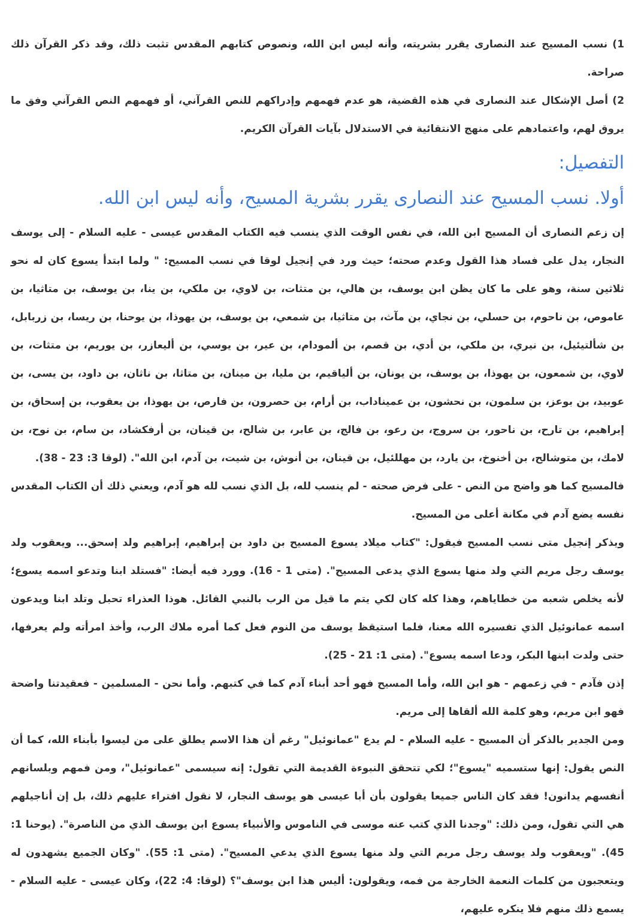1) نسب المسيح عند النصارى يقرر بشريته، وأنه ليس ابن الله، ونصوص كتابهم المقدس تثبت ذلك، وقد ذكر القرآن ذلك صراحة.
2) أصل الإشكال عند النصارى في هذه القضية، هو عدم فهمهم وإدراكهم للنص القرآني، أو فهمهم النص القرآني وفق ما يروق لهم، واعتمادهم على منهج الانتقائية في الاستدلال بآيات القرآن الكريم.
التفصيل:
أولا. نسب المسيح عند النصارى يقرر بشرية المسيح، وأنه ليس ابن الله.
إن زعم النصارى أن المسيح ابن الله، في نفس الوقت الذي ينسب فيه الكتاب المقدس عيسى - عليه السلام - إلى يوسف النجار، يدل على فساد هذا القول وعدم صحته؛ حيث ورد في إنجيل لوقا في نسب المسيح: " ولما ابتدأ يسوع كان له نحو ثلاثين سنة، وهو على ما كان يظن ابن يوسف، بن هالي، بن متثات، بن لاوي، بن ملكي، بن ينا، بن يوسف، بن متاثيا، بن عاموص، بن ناحوم، بن حسلي، بن نجاي، بن مآث، بن متاثيا، بن شمعي، بن يوسف، بن يهوذا، بن يوحنا، بن ريسا، بن زربابل، بن شألتيئيل، بن نيري، بن ملكي، بن أدي، بن قصم، بن ألمودام، بن عير، بن يوسي، بن أليعازر، بن يوريم، بن متثات، بن لاوي، بن شمعون، بن يهوذا، بن يوسف، بن يونان، بن ألياقيم، بن مليا، بن مينان، بن متاثا، بن ناثان، بن داود، بن يسى، بن عوبيد، بن بوعز، بن سلمون، بن نحشون، بن عميناداب، بن أرام، بن حصرون، بن فارص، بن يهوذا، بن يعقوب، بن إسحاق، بن إبراهيم، بن تارح، بن ناحور، بن سروج، بن رعو، بن فالج، بن عابر، بن شالح، بن قينان، بن أرفكشاد، بن سام، بن نوح، بن لامك، بن متوشالح، بن أخنوخ، بن يارد، بن مهللئيل، بن قينان، بن أنوش، بن شيت، بن آدم، ابن الله". (لوقا 3: 23 - 38).
فالمسيح كما هو واضح من النص - على فرض صحته - لم ينسب لله، بل الذي نسب لله هو آدم، ويعني ذلك أن الكتاب المقدس نفسه يضع آدم في مكانة أعلى من المسيح.
ويذكر إنجيل متى نسب المسيح فيقول: "كتاب ميلاد يسوع المسيح بن داود بن إبراهيم، إبراهيم ولد إسحق... ويعقوب ولد يوسف رجل مريم التي ولد منها يسوع الذي يدعى المسيح". (متى 1 - 16). وورد فيه أيضا: "فستلد ابنا وتدعو اسمه يسوع؛ لأنه يخلص شعبه من خطاياهم، وهذا كله كان لكي يتم ما قيل من الرب بالنبي القائل. هوذا العذراء تحبل وتلد ابنا ويدعون اسمه عمانوئيل الذي تفسيره الله معنا، فلما استيقظ يوسف من النوم فعل كما أمره ملاك الرب، وأخذ امرأته ولم يعرفها، حتى ولدت ابنها البكر، ودعا اسمه يسوع". (متى 1: 21 - 25).
إذن فآدم - في زعمهم - هو ابن الله، وأما المسيح فهو أحد أبناء آدم كما في كتبهم. وأما نحن - المسلمين - فعقيدتنا واضحة فهو ابن مريم، وهو كلمة الله ألقاها إلى مريم.
ومن الجدير بالذكر أن المسيح - عليه السلام - لم يدع "عمانوئيل" رغم أن هذا الاسم يطلق على من ليسوا بأبناء الله، كما أن النص يقول: إنها ستسميه "يسوع"؛ لكي تتحقق النبوءة القديمة التي تقول: إنه سيسمى "عمانوئيل"، ومن فمهم وبلسانهم أنفسهم يدانون! فقد كان الناس جميعا يقولون بأن أبا عيسى هو يوسف النجار، لا نقول افتراء عليهم ذلك، بل إن أناجيلهم هي التي تقول، ومن ذلك: "وجدنا الذي كتب عنه موسى في الناموس والأنبياء يسوع ابن يوسف الذي من الناصرة". (يوحنا 1: 45). "ويعقوب ولد يوسف رجل مريم التي ولد منها يسوع الذي يدعي المسيح". (متى 1: 55). "وكان الجميع يشهدون له ويتعجبون من كلمات النعمة الخارجة من فمه، ويقولون: أليس هذا ابن يوسف"؟ (لوقا: 4: 22)، وكان عيسى - عليه السلام - يسمع ذلك منهم فلا ينكره عليهم،